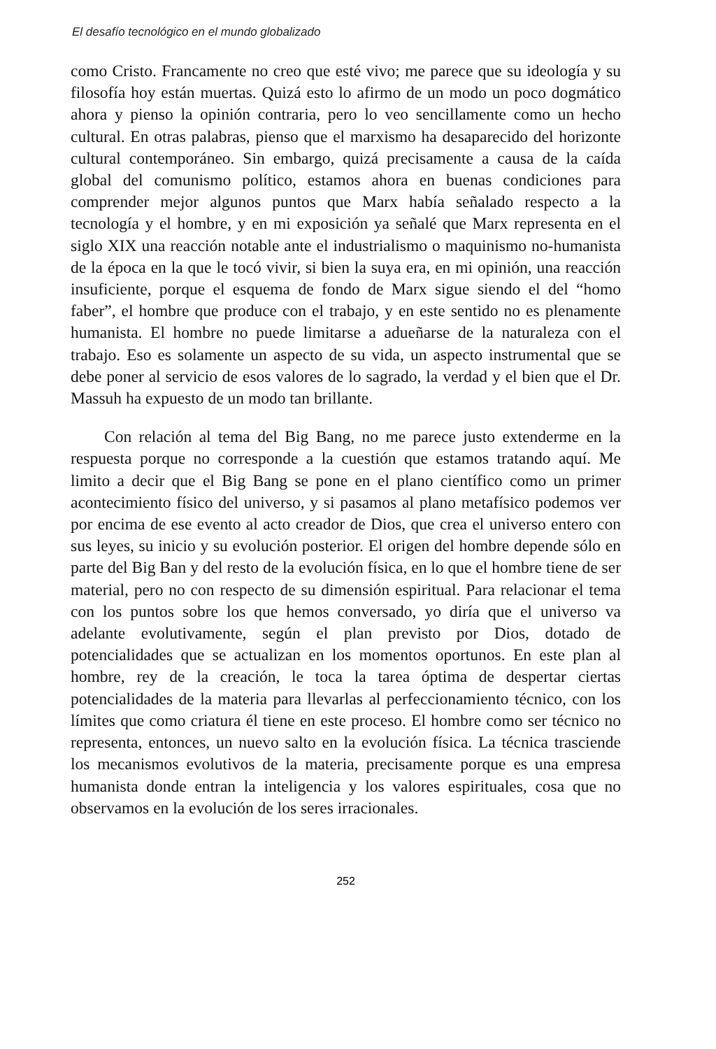El desafío tecnológico en el mundo globalizado
como Cristo. Francamente no creo que esté vivo; me parece que su ideología y su filosofía hoy están muertas. Quizá esto lo afirmo de un modo un poco dogmático ahora y pienso la opinión contraria, pero lo veo sencillamente como un hecho cultural. En otras palabras, pienso que el marxismo ha desaparecido del horizonte cultural contemporáneo. Sin embargo, quizá precisamente a causa de la caída global del comunismo político, estamos ahora en buenas condiciones para comprender mejor algunos puntos que Marx había señalado respecto a la tecnología y el hombre, y en mi exposición ya señalé que Marx representa en el siglo XIX una reacción notable ante el industrialismo o maquinismo no-humanista de la época en la que le tocó vivir, si bien la suya era, en mi opinión, una reacción insuficiente, porque el esquema de fondo de Marx sigue siendo el del “homo faber”, el hombre que produce con el trabajo, y en este sentido no es plenamente humanista. El hombre no puede limitarse a adueñarse de la naturaleza con el trabajo. Eso es solamente un aspecto de su vida, un aspecto instrumental que se debe poner al servicio de esos valores de lo sagrado, la verdad y el bien que el Dr. Massuh ha expuesto de un modo tan brillante.
Con relación al tema del Big Bang, no me parece justo extenderme en la respuesta porque no corresponde a la cuestión que estamos tratando aquí. Me limito a decir que el Big Bang se pone en el plano científico como un primer acontecimiento físico del universo, y si pasamos al plano metafísico podemos ver por encima de ese evento al acto creador de Dios, que crea el universo entero con sus leyes, su inicio y su evolución posterior. El origen del hombre depende sólo en parte del Big Ban y del resto de la evolución física, en lo que el hombre tiene de ser material, pero no con respecto de su dimensión espiritual. Para relacionar el tema con los puntos sobre los que hemos conversado, yo diría que el universo va adelante evolutivamente, según el plan previsto por Dios, dotado de potencialidades que se actualizan en los momentos oportunos. En este plan al hombre, rey de la creación, le toca la tarea óptima de despertar ciertas potencialidades de la materia para llevarlas al perfeccionamiento técnico, con los límites que como criatura él tiene en este proceso. El hombre como ser técnico no representa, entonces, un nuevo salto en la evolución física. La técnica trasciende los mecanismos evolutivos de la materia, precisamente porque es una empresa humanista donde entran la inteligencia y los valores espirituales, cosa que no observamos en la evolución de los seres irracionales.
252